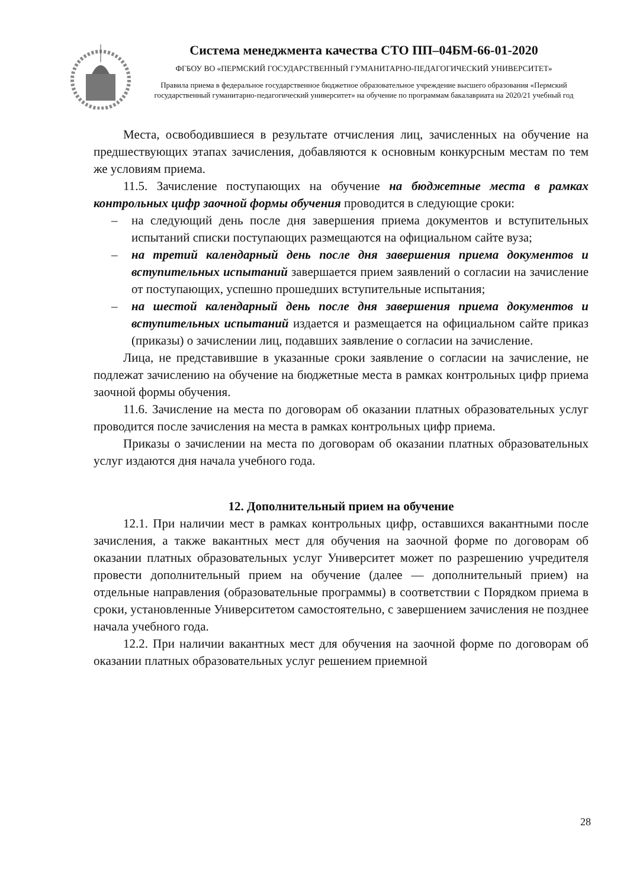Система менеджмента качества СТО ПП–04БМ-66-01-2020
ФГБОУ ВО «ПЕРМСКИЙ ГОСУДАРСТВЕННЫЙ ГУМАНИТАРНО-ПЕДАГОГИЧЕСКИЙ УНИВЕРСИТЕТ»
Правила приема в федеральное государственное бюджетное образовательное учреждение высшего образования «Пермский государственный гуманитарно-педагогический университет» на обучение по программам бакалавриата на 2020/21 учебный год
Места, освободившиеся в результате отчисления лиц, зачисленных на обучение на предшествующих этапах зачисления, добавляются к основным конкурсным местам по тем же условиям приема.
11.5. Зачисление поступающих на обучение на бюджетные места в рамках контрольных цифр заочной формы обучения проводится в следующие сроки:
– на следующий день после дня завершения приема документов и вступительных испытаний списки поступающих размещаются на официальном сайте вуза;
– на третий календарный день после дня завершения приема документов и вступительных испытаний завершается прием заявлений о согласии на зачисление от поступающих, успешно прошедших вступительные испытания;
– на шестой календарный день после дня завершения приема документов и вступительных испытаний издается и размещается на официальном сайте приказ (приказы) о зачислении лиц, подавших заявление о согласии на зачисление.
Лица, не представившие в указанные сроки заявление о согласии на зачисление, не подлежат зачислению на обучение на бюджетные места в рамках контрольных цифр приема заочной формы обучения.
11.6. Зачисление на места по договорам об оказании платных образовательных услуг проводится после зачисления на места в рамках контрольных цифр приема.
Приказы о зачислении на места по договорам об оказании платных образовательных услуг издаются дня начала учебного года.
12. Дополнительный прием на обучение
12.1. При наличии мест в рамках контрольных цифр, оставшихся вакантными после зачисления, а также вакантных мест для обучения на заочной форме по договорам об оказании платных образовательных услуг Университет может по разрешению учредителя провести дополнительный прием на обучение (далее — дополнительный прием) на отдельные направления (образовательные программы) в соответствии с Порядком приема в сроки, установленные Университетом самостоятельно, с завершением зачисления не позднее начала учебного года.
12.2. При наличии вакантных мест для обучения на заочной форме по договорам об оказании платных образовательных услуг решением приемной
28